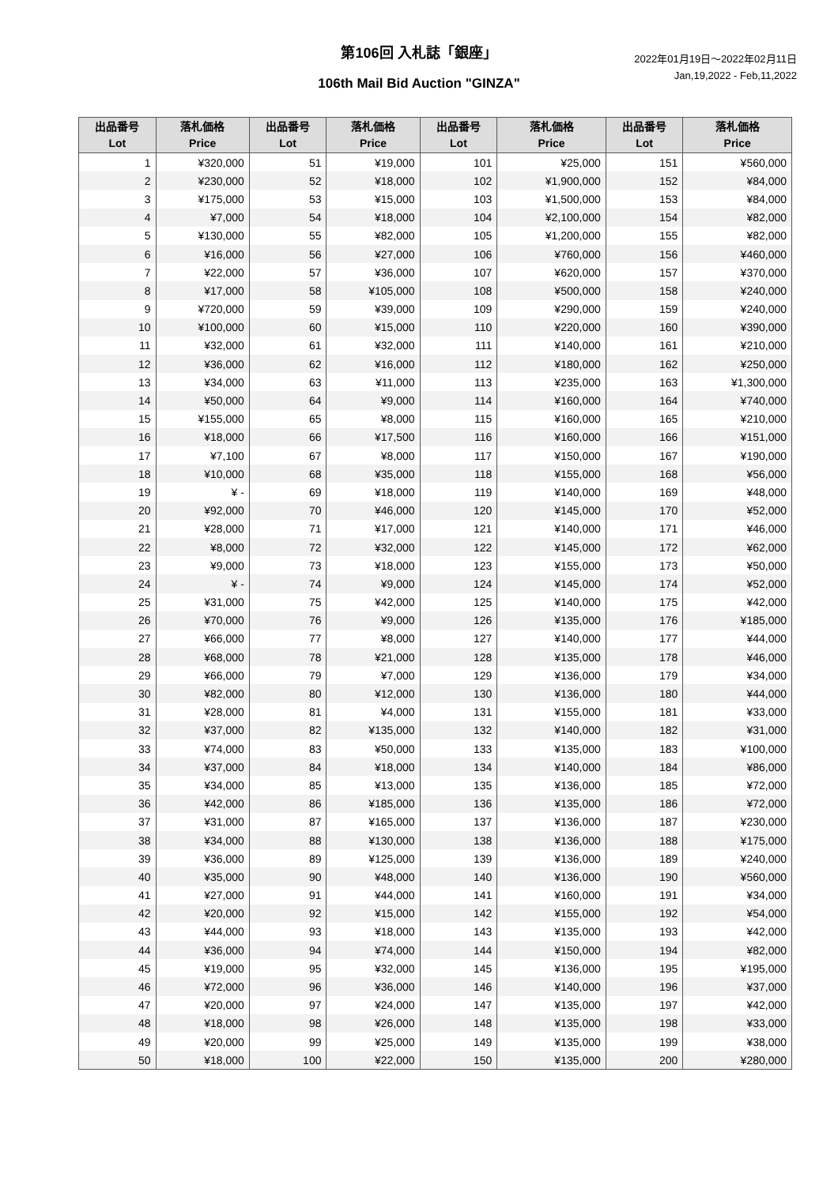第106回 入札誌「銀座」
106th Mail Bid Auction "GINZA"
2022年01月19日～2022年02月11日
Jan,19,2022 - Feb,11,2022
| 出品番号 Lot | 落札価格 Price | 出品番号 Lot | 落札価格 Price | 出品番号 Lot | 落札価格 Price | 出品番号 Lot | 落札価格 Price |
| --- | --- | --- | --- | --- | --- | --- | --- |
| 1 | ¥320,000 | 51 | ¥19,000 | 101 | ¥25,000 | 151 | ¥560,000 |
| 2 | ¥230,000 | 52 | ¥18,000 | 102 | ¥1,900,000 | 152 | ¥84,000 |
| 3 | ¥175,000 | 53 | ¥15,000 | 103 | ¥1,500,000 | 153 | ¥84,000 |
| 4 | ¥7,000 | 54 | ¥18,000 | 104 | ¥2,100,000 | 154 | ¥82,000 |
| 5 | ¥130,000 | 55 | ¥82,000 | 105 | ¥1,200,000 | 155 | ¥82,000 |
| 6 | ¥16,000 | 56 | ¥27,000 | 106 | ¥760,000 | 156 | ¥460,000 |
| 7 | ¥22,000 | 57 | ¥36,000 | 107 | ¥620,000 | 157 | ¥370,000 |
| 8 | ¥17,000 | 58 | ¥105,000 | 108 | ¥500,000 | 158 | ¥240,000 |
| 9 | ¥720,000 | 59 | ¥39,000 | 109 | ¥290,000 | 159 | ¥240,000 |
| 10 | ¥100,000 | 60 | ¥15,000 | 110 | ¥220,000 | 160 | ¥390,000 |
| 11 | ¥32,000 | 61 | ¥32,000 | 111 | ¥140,000 | 161 | ¥210,000 |
| 12 | ¥36,000 | 62 | ¥16,000 | 112 | ¥180,000 | 162 | ¥250,000 |
| 13 | ¥34,000 | 63 | ¥11,000 | 113 | ¥235,000 | 163 | ¥1,300,000 |
| 14 | ¥50,000 | 64 | ¥9,000 | 114 | ¥160,000 | 164 | ¥740,000 |
| 15 | ¥155,000 | 65 | ¥8,000 | 115 | ¥160,000 | 165 | ¥210,000 |
| 16 | ¥18,000 | 66 | ¥17,500 | 116 | ¥160,000 | 166 | ¥151,000 |
| 17 | ¥7,100 | 67 | ¥8,000 | 117 | ¥150,000 | 167 | ¥190,000 |
| 18 | ¥10,000 | 68 | ¥35,000 | 118 | ¥155,000 | 168 | ¥56,000 |
| 19 | ¥ - | 69 | ¥18,000 | 119 | ¥140,000 | 169 | ¥48,000 |
| 20 | ¥92,000 | 70 | ¥46,000 | 120 | ¥145,000 | 170 | ¥52,000 |
| 21 | ¥28,000 | 71 | ¥17,000 | 121 | ¥140,000 | 171 | ¥46,000 |
| 22 | ¥8,000 | 72 | ¥32,000 | 122 | ¥145,000 | 172 | ¥62,000 |
| 23 | ¥9,000 | 73 | ¥18,000 | 123 | ¥155,000 | 173 | ¥50,000 |
| 24 | ¥ - | 74 | ¥9,000 | 124 | ¥145,000 | 174 | ¥52,000 |
| 25 | ¥31,000 | 75 | ¥42,000 | 125 | ¥140,000 | 175 | ¥42,000 |
| 26 | ¥70,000 | 76 | ¥9,000 | 126 | ¥135,000 | 176 | ¥185,000 |
| 27 | ¥66,000 | 77 | ¥8,000 | 127 | ¥140,000 | 177 | ¥44,000 |
| 28 | ¥68,000 | 78 | ¥21,000 | 128 | ¥135,000 | 178 | ¥46,000 |
| 29 | ¥66,000 | 79 | ¥7,000 | 129 | ¥136,000 | 179 | ¥34,000 |
| 30 | ¥82,000 | 80 | ¥12,000 | 130 | ¥136,000 | 180 | ¥44,000 |
| 31 | ¥28,000 | 81 | ¥4,000 | 131 | ¥155,000 | 181 | ¥33,000 |
| 32 | ¥37,000 | 82 | ¥135,000 | 132 | ¥140,000 | 182 | ¥31,000 |
| 33 | ¥74,000 | 83 | ¥50,000 | 133 | ¥135,000 | 183 | ¥100,000 |
| 34 | ¥37,000 | 84 | ¥18,000 | 134 | ¥140,000 | 184 | ¥86,000 |
| 35 | ¥34,000 | 85 | ¥13,000 | 135 | ¥136,000 | 185 | ¥72,000 |
| 36 | ¥42,000 | 86 | ¥185,000 | 136 | ¥135,000 | 186 | ¥72,000 |
| 37 | ¥31,000 | 87 | ¥165,000 | 137 | ¥136,000 | 187 | ¥230,000 |
| 38 | ¥34,000 | 88 | ¥130,000 | 138 | ¥136,000 | 188 | ¥175,000 |
| 39 | ¥36,000 | 89 | ¥125,000 | 139 | ¥136,000 | 189 | ¥240,000 |
| 40 | ¥35,000 | 90 | ¥48,000 | 140 | ¥136,000 | 190 | ¥560,000 |
| 41 | ¥27,000 | 91 | ¥44,000 | 141 | ¥160,000 | 191 | ¥34,000 |
| 42 | ¥20,000 | 92 | ¥15,000 | 142 | ¥155,000 | 192 | ¥54,000 |
| 43 | ¥44,000 | 93 | ¥18,000 | 143 | ¥135,000 | 193 | ¥42,000 |
| 44 | ¥36,000 | 94 | ¥74,000 | 144 | ¥150,000 | 194 | ¥82,000 |
| 45 | ¥19,000 | 95 | ¥32,000 | 145 | ¥136,000 | 195 | ¥195,000 |
| 46 | ¥72,000 | 96 | ¥36,000 | 146 | ¥140,000 | 196 | ¥37,000 |
| 47 | ¥20,000 | 97 | ¥24,000 | 147 | ¥135,000 | 197 | ¥42,000 |
| 48 | ¥18,000 | 98 | ¥26,000 | 148 | ¥135,000 | 198 | ¥33,000 |
| 49 | ¥20,000 | 99 | ¥25,000 | 149 | ¥135,000 | 199 | ¥38,000 |
| 50 | ¥18,000 | 100 | ¥22,000 | 150 | ¥135,000 | 200 | ¥280,000 |